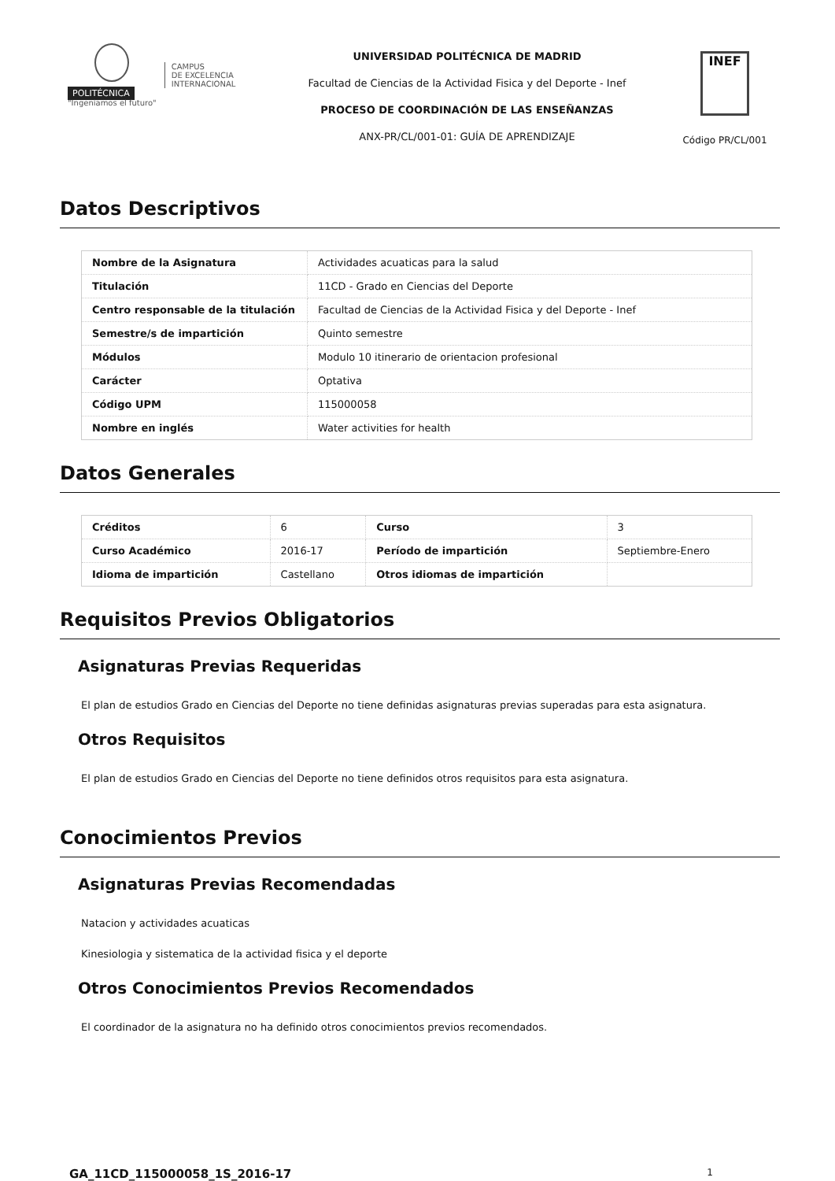POLITÉCNICA
"Ingeniamos el futuro"
CAMPUS
DE EXCELENCIA
INTERNACIONAL
UNIVERSIDAD POLITÉCNICA DE MADRID
Facultad de Ciencias de la Actividad Fisica y del Deporte - Inef
PROCESO DE COORDINACIÓN DE LAS ENSEÑANZAS
ANX-PR/CL/001-01: GUÍA DE APRENDIZAJE
INEF
Código PR/CL/001
Datos Descriptivos
| Nombre de la Asignatura | Actividades acuaticas para la salud |
| Titulación | 11CD - Grado en Ciencias del Deporte |
| Centro responsable de la titulación | Facultad de Ciencias de la Actividad Fisica y del Deporte - Inef |
| Semestre/s de impartición | Quinto semestre |
| Módulos | Modulo 10 itinerario de orientacion profesional |
| Carácter | Optativa |
| Código UPM | 115000058 |
| Nombre en inglés | Water activities for health |
Datos Generales
| Créditos | 6 | Curso | 3 |
| Curso Académico | 2016-17 | Período de impartición | Septiembre-Enero |
| Idioma de impartición | Castellano | Otros idiomas de impartición | |
Requisitos Previos Obligatorios
Asignaturas Previas Requeridas
El plan de estudios Grado en Ciencias del Deporte no tiene definidas asignaturas previas superadas para esta asignatura.
Otros Requisitos
El plan de estudios Grado en Ciencias del Deporte no tiene definidos otros requisitos para esta asignatura.
Conocimientos Previos
Asignaturas Previas Recomendadas
Natacion y actividades acuaticas
Kinesiologia y sistematica de la actividad fisica y el deporte
Otros Conocimientos Previos Recomendados
El coordinador de la asignatura no ha definido otros conocimientos previos recomendados.
GA_11CD_115000058_1S_2016-17 1